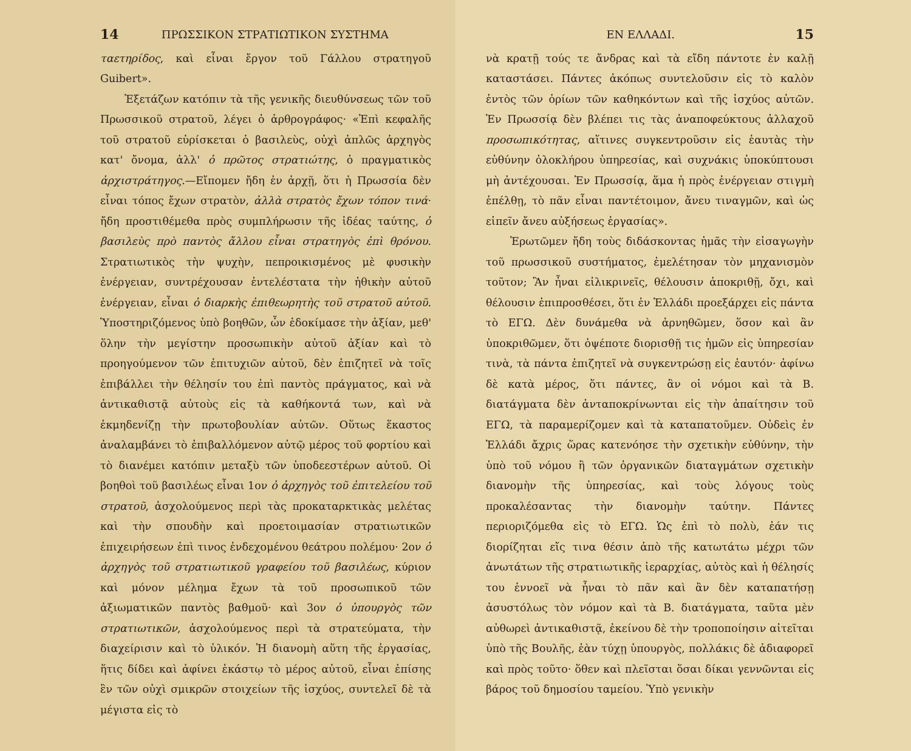14 ΠΡΩΣΣΙΚΟΝ ΣΤΡΑΤΙΩΤΙΚΟΝ ΣΥΣΤΗΜΑ
ταετηρίδος, καὶ εἶναι ἔργον τοῦ Γάλλου στρατηγοῦ Guibert».
Ἐξετάζων κατόπιν τὰ τῆς γενικῆς διευθύνσεως τῶν τοῦ Πρωσσικοῦ στρατοῦ, λέγει ὁ ἀρθρογράφος· «Ἐπὶ κεφαλῆς τοῦ στρατοῦ εὑρίσκεται ὁ βασιλεὺς, οὐχὶ ἁπλῶς ἀρχηγὸς κατ' ὄνομα, ἀλλ' ὁ πρῶτος στρατιώτης, ὁ πραγματικὸς ἀρχιστράτηγος.—Εἴπομεν ἤδη ἐν ἀρχῇ, ὅτι ἡ Πρωσσία δὲν εἶναι τόπος ἔχων στρατὸν, ἀλλὰ στρατὸς ἔχων τόπον τινά· ἤδη προστιθέμεθα πρὸς συμπλήρωσιν τῆς ἰδέας ταύτης, ὁ βασιλεὺς πρὸ παντὸς ἄλλου εἶναι στρατηγὸς ἐπὶ θρόνου. Στρατιωτικὸς τὴν ψυχὴν, πεπροικισμένος μὲ φυσικὴν ἐνέργειαν, συντρέχουσαν ἐντελέστατα τὴν ἠθικὴν αὐτοῦ ἐνέργειαν, εἶναι ὁ διαρκὴς ἐπιθεωρητὴς τοῦ στρατοῦ αὐτοῦ. Ὑποστηριζόμενος ὑπὸ βοηθῶν, ὧν ἐδοκίμασε τὴν ἀξίαν, μεθ' ὅλην τὴν μεγίστην προσωπικὴν αὐτοῦ ἀξίαν καὶ τὸ προηγούμενον τῶν ἐπιτυχιῶν αὐτοῦ, δὲν ἐπιζητεῖ νὰ τοῖς ἐπιβάλλει τὴν θέλησίν του ἐπὶ παντὸς πράγματος, καὶ νὰ ἀντικαθιστᾷ αὐτοὺς εἰς τὰ καθήκοντά των, καὶ νὰ ἐκμηδενίζῃ τὴν πρωτοβουλίαν αὐτῶν. Οὕτως ἕκαστος ἀναλαμβάνει τὸ ἐπιβαλλόμενον αὐτῷ μέρος τοῦ φορτίου καὶ τὸ διανέμει κατόπιν μεταξὺ τῶν ὑποδεεστέρων αὐτοῦ. Οἱ βοηθοὶ τοῦ βασιλέως εἶναι 1ον ὁ ἀρχηγὸς τοῦ ἐπιτελείου τοῦ στρατοῦ, ἀσχολούμενος περὶ τὰς προκαταρκτικὰς μελέτας καὶ τὴν σπουδὴν καὶ προετοιμασίαν στρατιωτικῶν ἐπιχειρήσεων ἐπὶ τινος ἐνδεχομένου θεάτρου πολέμου· 2ον ὁ ἀρχηγὸς τοῦ στρατιωτικοῦ γραφείου τοῦ βασιλέως, κύριον καὶ μόνον μέλημα ἔχων τὰ τοῦ προσωπικοῦ τῶν ἀξιωματικῶν παντὸς βαθμοῦ· καὶ 3ον ὁ ὑπουργὸς τῶν στρατιωτικῶν, ἀσχολούμενος περὶ τὰ στρατεύματα, τὴν διαχείρισιν καὶ τὸ ὑλικόν. Ἡ διανομὴ αὕτη τῆς ἐργασίας, ἥτις δίδει καὶ ἀφίνει ἑκάστῳ τὸ μέρος αὐτοῦ, εἶναι ἐπίσης ἓν τῶν οὐχὶ σμικρῶν στοιχείων τῆς ἰσχύος, συντελεῖ δὲ τὰ μέγιστα εἰς τὸ
ΕΝ ΕΛΛΑΔΙ. 15
νὰ κρατῇ τούς τε ἄνδρας καὶ τὰ εἴδη πάντοτε ἐν καλῇ καταστάσει. Πάντες ἀκόπως συντελοῦσιν εἰς τὸ καλὸν ἐντὸς τῶν ὁρίων τῶν καθηκόντων καὶ τῆς ἰσχύος αὐτῶν. Ἐν Πρωσσίᾳ δὲν βλέπει τις τὰς ἀναποφεύκτους ἀλλαχοῦ προσωπικότητας, αἵτινες συγκεντροῦσιν εἰς ἑαυτὰς τὴν εὐθύνην ὁλοκλήρου ὑπηρεσίας, καὶ συχνάκις ὑποκύπτουσι μὴ ἀντέχουσαι. Ἐν Πρωσσίᾳ, ἅμα ἡ πρὸς ἐνέργειαν στιγμὴ ἐπέλθῃ, τὸ πᾶν εἶναι παντέτοιμον, ἄνευ τιναγμῶν, καὶ ὡς εἰπεῖν ἄνευ αὐξήσεως ἐργασίας».
Ἐρωτῶμεν ἤδη τοὺς διδάσκοντας ἡμᾶς τὴν εἰσαγωγὴν τοῦ πρωσσικοῦ συστήματος, ἐμελέτησαν τὸν μηχανισμὸν τοῦτον; Ἂν ἦναι εἰλικρινεῖς, θέλουσιν ἀποκριθῇ, ὄχι, καὶ θέλουσιν ἐπιπροσθέσει, ὅτι ἐν Ἑλλάδι προεξάρχει εἰς πάντα τὸ ΕΓΩ. Δὲν δυνάμεθα νὰ ἀρνηθῶμεν, ὅσον καὶ ἂν ὑποκριθῶμεν, ὅτι ὁψέποτε διορισθῇ τις ἡμῶν εἰς ὑπηρεσίαν τινὰ, τὰ πάντα ἐπιζητεῖ νὰ συγκεντρώσῃ εἰς ἑαυτόν· ἀφίνω δὲ κατὰ μέρος, ὅτι πάντες, ἂν οἱ νόμοι καὶ τὰ Β. διατάγματα δὲν ἀνταποκρίνωνται εἰς τὴν ἀπαίτησιν τοῦ ΕΓΩ, τὰ παραμερίζομεν καὶ τὰ καταπατοῦμεν. Οὐδεὶς ἐν Ἑλλάδι ἄχρις ὥρας κατενόησε τὴν σχετικὴν εὐθύνην, τὴν ὑπὸ τοῦ νόμου ἢ τῶν ὀργανικῶν διαταγμάτων σχετικὴν διανομὴν τῆς ὑπηρεσίας, καὶ τοὺς λόγους τοὺς προκαλέσαντας τὴν διανομὴν ταύτην. Πάντες περιοριζόμεθα εἰς τὸ ΕΓΩ. Ὡς ἐπὶ τὸ πολὺ, ἐάν τις διορίζηται εἴς τινα θέσιν ἀπὸ τῆς κατωτάτω μέχρι τῶν ἀνωτάτων τῆς στρατιωτικῆς ἱεραρχίας, αὐτὸς καὶ ἡ θέλησίς του ἐννοεῖ νὰ ἦναι τὸ πᾶν καὶ ἂν δὲν καταπατήσῃ ἀσυστόλως τὸν νόμον καὶ τὰ Β. διατάγματα, ταῦτα μὲν αὐθωρεὶ ἀντικαθιστᾷ, ἐκείνου δὲ τὴν τροποποίησιν αἰτεῖται ὑπὸ τῆς Βουλῆς, ἐὰν τύχῃ ὑπουργὸς, πολλάκις δὲ ἀδιαφορεῖ καὶ πρὸς τοῦτο· ὅθεν καὶ πλεῖσται ὅσαι δίκαι γεννῶνται εἰς βάρος τοῦ δημοσίου ταμείου. Ὑπὸ γενικὴν